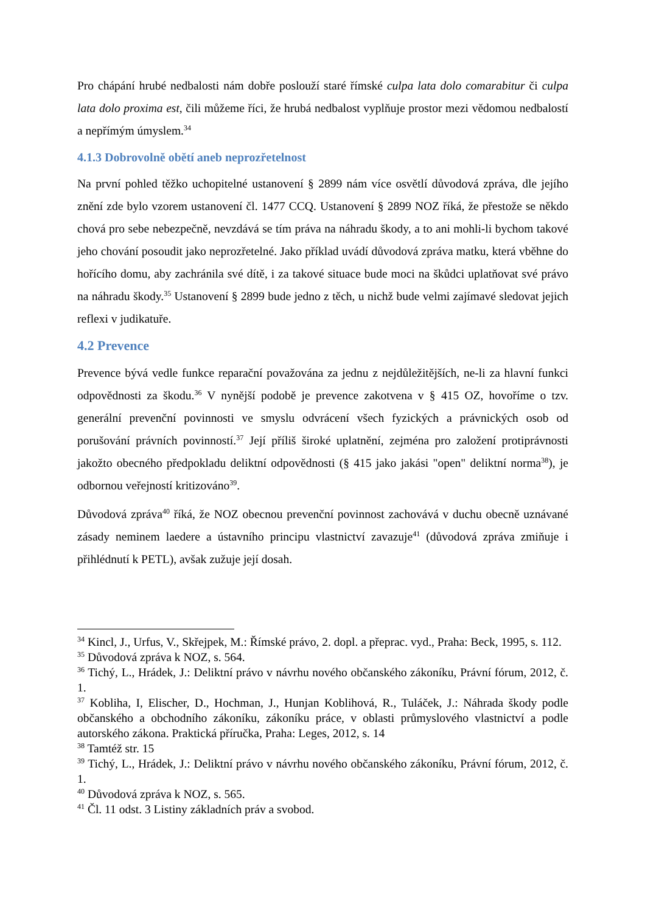Pro chápání hrubé nedbalosti nám dobře poslouží staré římské culpa lata dolo comarabitur či culpa lata dolo proxima est, čili můžeme říci, že hrubá nedbalost vyplňuje prostor mezi vědomou nedbalostí a nepřímým úmyslem.<sup>34</sup>
4.1.3 Dobrovolně obětí aneb neprozřetelnost
Na první pohled těžko uchopitelné ustanovení § 2899 nám více osvětlí důvodová zpráva, dle jejího znění zde bylo vzorem ustanovení čl. 1477 CCQ. Ustanovení § 2899 NOZ říká, že přestože se někdo chová pro sebe nebezpečně, nevzdává se tím práva na náhradu škody, a to ani mohli-li bychom takové jeho chování posoudit jako neprozřetelné. Jako příklad uvádí důvodová zpráva matku, která vběhne do hořícího domu, aby zachránila své dítě, i za takové situace bude moci na škůdci uplatňovat své právo na náhradu škody.<sup>35</sup> Ustanovení § 2899 bude jedno z těch, u nichž bude velmi zajímavé sledovat jejich reflexi v judikatuře.
4.2 Prevence
Prevence bývá vedle funkce reparační považována za jednu z nejdůležitějších, ne-li za hlavní funkci odpovědnosti za škodu.<sup>36</sup> V nynější podobě je prevence zakotvena v § 415 OZ, hovoříme o tzv. generální prevenční povinnosti ve smyslu odvrácení všech fyzických a právnických osob od porušování právních povinností.<sup>37</sup> Její příliš široké uplatnění, zejména pro založení protiprávnosti jakožto obecného předpokladu deliktní odpovědnosti (§ 415 jako jakási "open" deliktní norma<sup>38</sup>), je odbornou veřejností kritizováno<sup>39</sup>.
Důvodová zpráva<sup>40</sup> říká, že NOZ obecnou prevenční povinnost zachovává v duchu obecně uznávané zásady neminem laedere a ústavního principu vlastnictví zavazuje<sup>41</sup> (důvodová zpráva zmiňuje i přihlédnutí k PETL), avšak zužuje její dosah.
<sup>34</sup> Kincl, J., Urfus, V., Skřejpek, M.: Římské právo, 2. dopl. a přeprac. vyd., Praha: Beck, 1995, s. 112.
<sup>35</sup> Důvodová zpráva k NOZ, s. 564.
<sup>36</sup> Tichý, L., Hrádek, J.: Deliktní právo v návrhu nového občanského zákoníku, Právní fórum, 2012, č. 1.
<sup>37</sup> Kobliha, I, Elischer, D., Hochman, J., Hunjan Koblihová, R., Tuláček, J.: Náhrada škody podle občanského a obchodního zákoníku, zákoníku práce, v oblasti průmyslového vlastnictví a podle autorského zákona. Praktická příručka, Praha: Leges, 2012, s. 14
<sup>38</sup> Tamtéž str. 15
<sup>39</sup> Tichý, L., Hrádek, J.: Deliktní právo v návrhu nového občanského zákoníku, Právní fórum, 2012, č. 1.
<sup>40</sup> Důvodová zpráva k NOZ, s. 565.
<sup>41</sup> Čl. 11 odst. 3 Listiny základních práv a svobod.